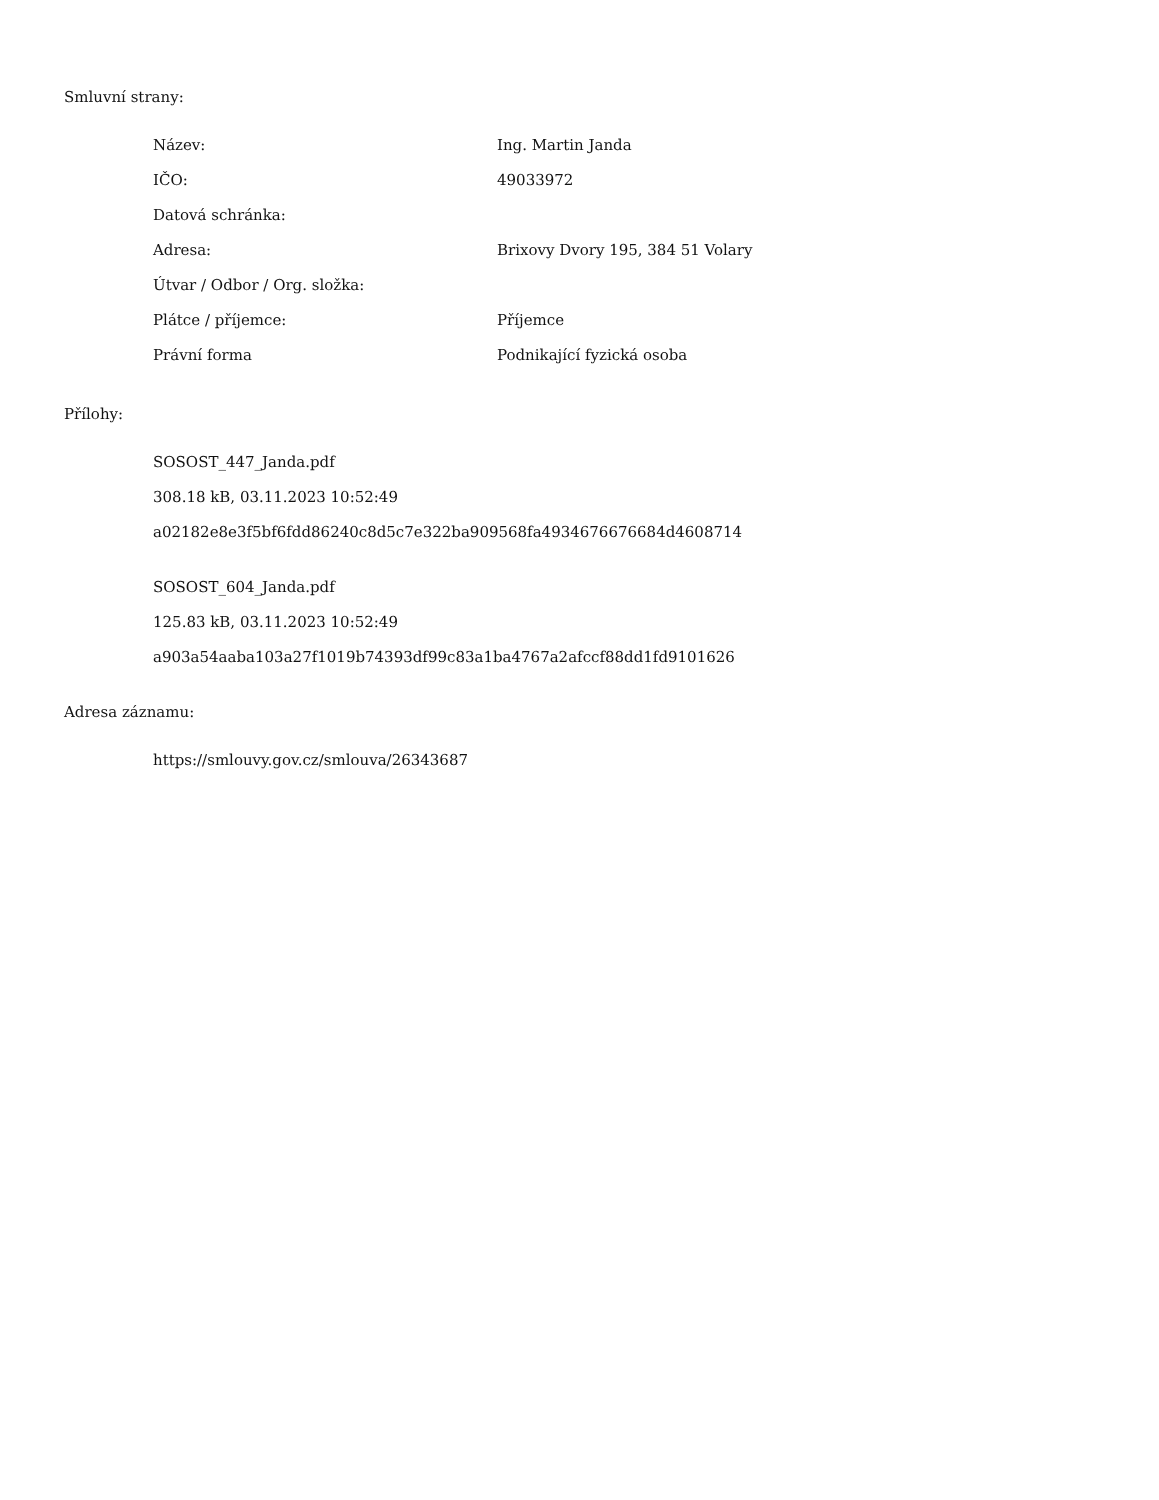Smluvní strany:
| Název: | Ing. Martin Janda |
| IČO: | 49033972 |
| Datová schránka: | |
| Adresa: | Brixovy Dvory 195, 384 51 Volary |
| Útvar / Odbor / Org. složka: | |
| Plátce / příjemce: | Příjemce |
| Právní forma | Podnikající fyzická osoba |
Přílohy:
SOSOST_447_Janda.pdf
308.18 kB, 03.11.2023 10:52:49
a02182e8e3f5bf6fdd86240c8d5c7e322ba909568fa4934676676684d4608714
SOSOST_604_Janda.pdf
125.83 kB, 03.11.2023 10:52:49
a903a54aaba103a27f1019b74393df99c83a1ba4767a2afccf88dd1fd9101626
Adresa záznamu:
https://smlouvy.gov.cz/smlouva/26343687